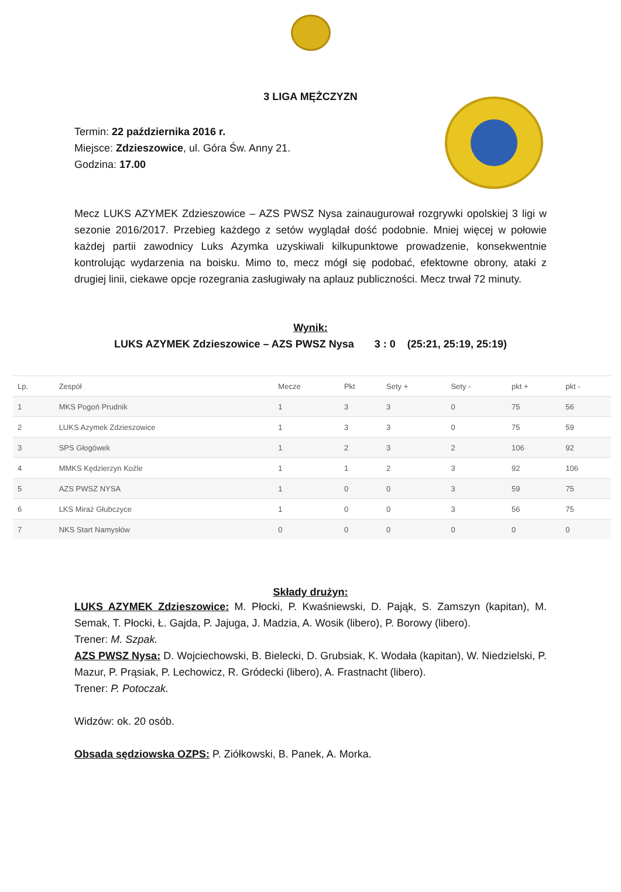3 LIGA MĘŻCZYZN
Termin: 22 października 2016 r.
Miejsce: Zdzieszowice, ul. Góra Św. Anny 21.
Godzina: 17.00
Mecz LUKS AZYMEK Zdzieszowice – AZS PWSZ Nysa zainaugurował rozgrywki opolskiej 3 ligi w sezonie 2016/2017. Przebieg każdego z setów wyglądał dość podobnie. Mniej więcej w połowie każdej partii zawodnicy Luks Azymka uzyskiwali kilkupunktowe prowadzenie, konsekwentnie kontrolując wydarzenia na boisku. Mimo to, mecz mógł się podobać, efektowne obrony, ataki z drugiej linii, ciekawe opcje rozegrania zasługiwały na aplauz publiczności. Mecz trwał 72 minuty.
Wynik:
LUKS AZYMEK Zdzieszowice – AZS PWSZ Nysa 3 : 0 (25:21, 25:19, 25:19)
| Lp. | Zespół | Mecze | Pkt | Sety + | Sety - | pkt + | pkt - |
| --- | --- | --- | --- | --- | --- | --- | --- |
| 1 | MKS Pogoń Prudnik | 1 | 3 | 3 | 0 | 75 | 56 |
| 2 | LUKS Azymek Zdzieszowice | 1 | 3 | 3 | 0 | 75 | 59 |
| 3 | SPS Głogówek | 1 | 2 | 3 | 2 | 106 | 92 |
| 4 | MMKS Kędzierzyn Koźle | 1 | 1 | 2 | 3 | 92 | 106 |
| 5 | AZS PWSZ NYSA | 1 | 0 | 0 | 3 | 59 | 75 |
| 6 | LKS Miraż Głubczyce | 1 | 0 | 0 | 3 | 56 | 75 |
| 7 | NKS Start Namysłów | 0 | 0 | 0 | 0 | 0 | 0 |
Składy drużyn:
LUKS AZYMEK Zdzieszowice: M. Płocki, P. Kwaśniewski, D. Pająk, S. Zamszyn (kapitan), M. Semak, T. Płocki, Ł. Gajda, P. Jajuga, J. Madzia, A. Wosik (libero), P. Borowy (libero).
Trener: M. Szpak.
AZS PWSZ Nysa: D. Wojciechowski, B. Bielecki, D. Grubsiak, K. Wodała (kapitan), W. Niedzielski, P. Mazur, P. Prąsiak, P. Lechowicz, R. Gródecki (libero), A. Frastnacht (libero).
Trener: P. Potoczak.
Widzów: ok. 20 osób.
Obsada sędziowska OZPS: P. Ziółkowski, B. Panek, A. Morka.